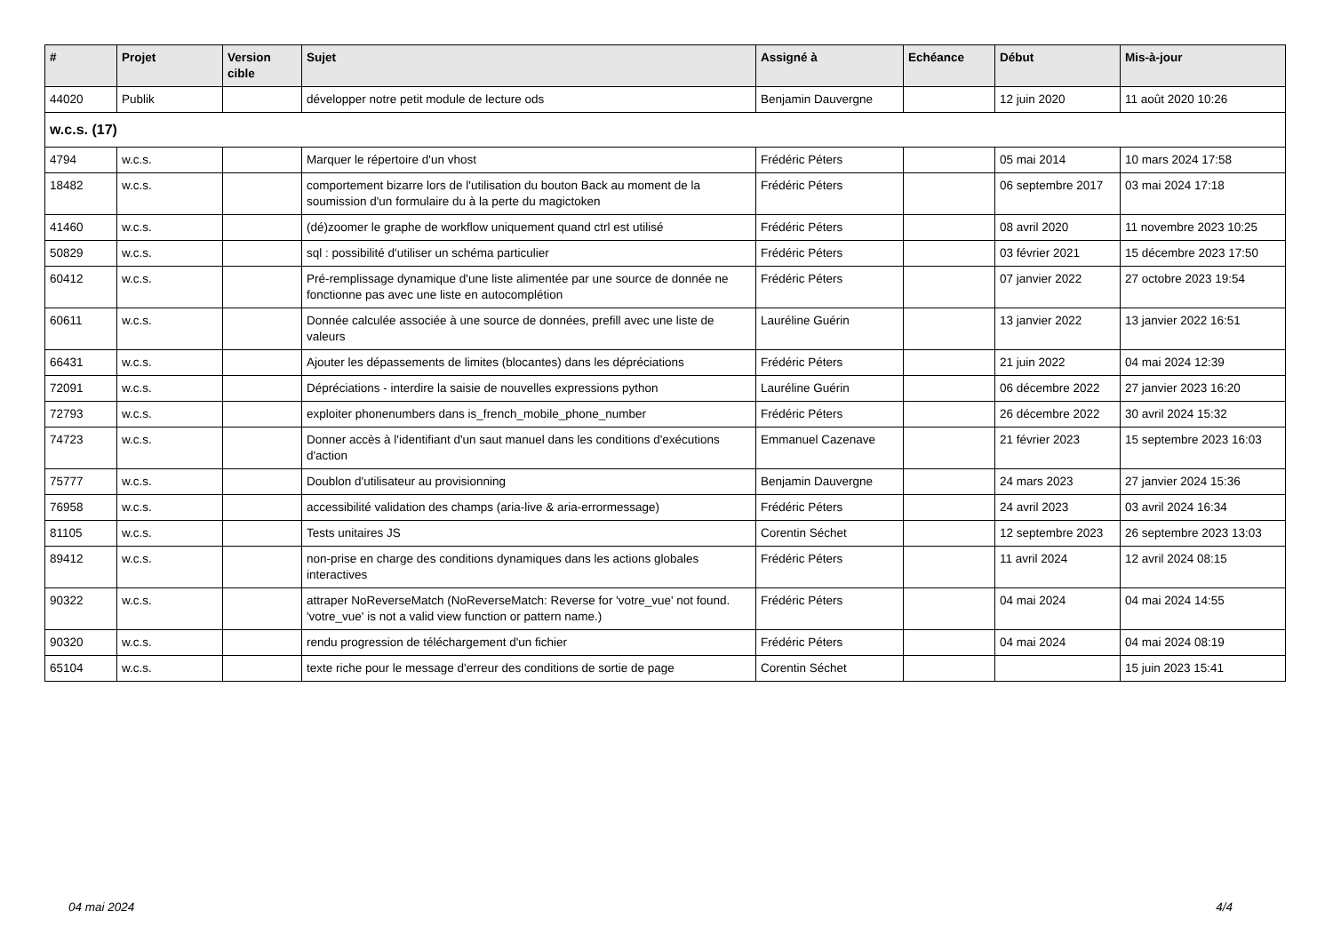| # | Projet | Version cible | Sujet | Assigné à | Echéance | Début | Mis-à-jour |
| --- | --- | --- | --- | --- | --- | --- | --- |
| 44020 | Publik | | développer notre petit module de lecture ods | Benjamin Dauvergne | | 12 juin 2020 | 11 août 2020 10:26 |
| w.c.s. (17) | | | | | | | |
| 4794 | w.c.s. | | Marquer le répertoire d'un vhost | Frédéric Péters | | 05 mai 2014 | 10 mars 2024 17:58 |
| 18482 | w.c.s. | | comportement bizarre lors de l'utilisation du bouton Back au moment de la soumission d'un formulaire du à la perte du magictoken | Frédéric Péters | | 06 septembre 2017 | 03 mai 2024 17:18 |
| 41460 | w.c.s. | | (dé)zoomer le graphe de workflow uniquement quand ctrl est utilisé | Frédéric Péters | | 08 avril 2020 | 11 novembre 2023 10:25 |
| 50829 | w.c.s. | | sql : possibilité d'utiliser un schéma particulier | Frédéric Péters | | 03 février 2021 | 15 décembre 2023 17:50 |
| 60412 | w.c.s. | | Pré-remplissage dynamique d'une liste alimentée par une source de donnée ne fonctionne pas avec une liste en autocomplétion | Frédéric Péters | | 07 janvier 2022 | 27 octobre 2023 19:54 |
| 60611 | w.c.s. | | Donnée calculée associée à une source de données, prefill avec une liste de valeurs | Lauréline Guérin | | 13 janvier 2022 | 13 janvier 2022 16:51 |
| 66431 | w.c.s. | | Ajouter les dépassements de limites (blocantes) dans les dépréciations | Frédéric Péters | | 21 juin 2022 | 04 mai 2024 12:39 |
| 72091 | w.c.s. | | Dépréciations - interdire la saisie de nouvelles expressions python | Lauréline Guérin | | 06 décembre 2022 | 27 janvier 2023 16:20 |
| 72793 | w.c.s. | | exploiter phonenumbers dans is_french_mobile_phone_number | Frédéric Péters | | 26 décembre 2022 | 30 avril 2024 15:32 |
| 74723 | w.c.s. | | Donner accès à l'identifiant d'un saut manuel dans les conditions d'exécutions d'action | Emmanuel Cazenave | | 21 février 2023 | 15 septembre 2023 16:03 |
| 75777 | w.c.s. | | Doublon d'utilisateur au provisionning | Benjamin Dauvergne | | 24 mars 2023 | 27 janvier 2024 15:36 |
| 76958 | w.c.s. | | accessibilité validation des champs (aria-live & aria-errormessage) | Frédéric Péters | | 24 avril 2023 | 03 avril 2024 16:34 |
| 81105 | w.c.s. | | Tests unitaires JS | Corentin Séchet | | 12 septembre 2023 | 26 septembre 2023 13:03 |
| 89412 | w.c.s. | | non-prise en charge des conditions dynamiques dans les actions globales interactives | Frédéric Péters | | 11 avril 2024 | 12 avril 2024 08:15 |
| 90322 | w.c.s. | | attraper NoReverseMatch (NoReverseMatch: Reverse for 'votre_vue' not found. 'votre_vue' is not a valid view function or pattern name.) | Frédéric Péters | | 04 mai 2024 | 04 mai 2024 14:55 |
| 90320 | w.c.s. | | rendu progression de téléchargement d'un fichier | Frédéric Péters | | 04 mai 2024 | 04 mai 2024 08:19 |
| 65104 | w.c.s. | | texte riche pour le message d'erreur des conditions de sortie de page | Corentin Séchet | | | 15 juin 2023 15:41 |
04 mai 2024 4/4